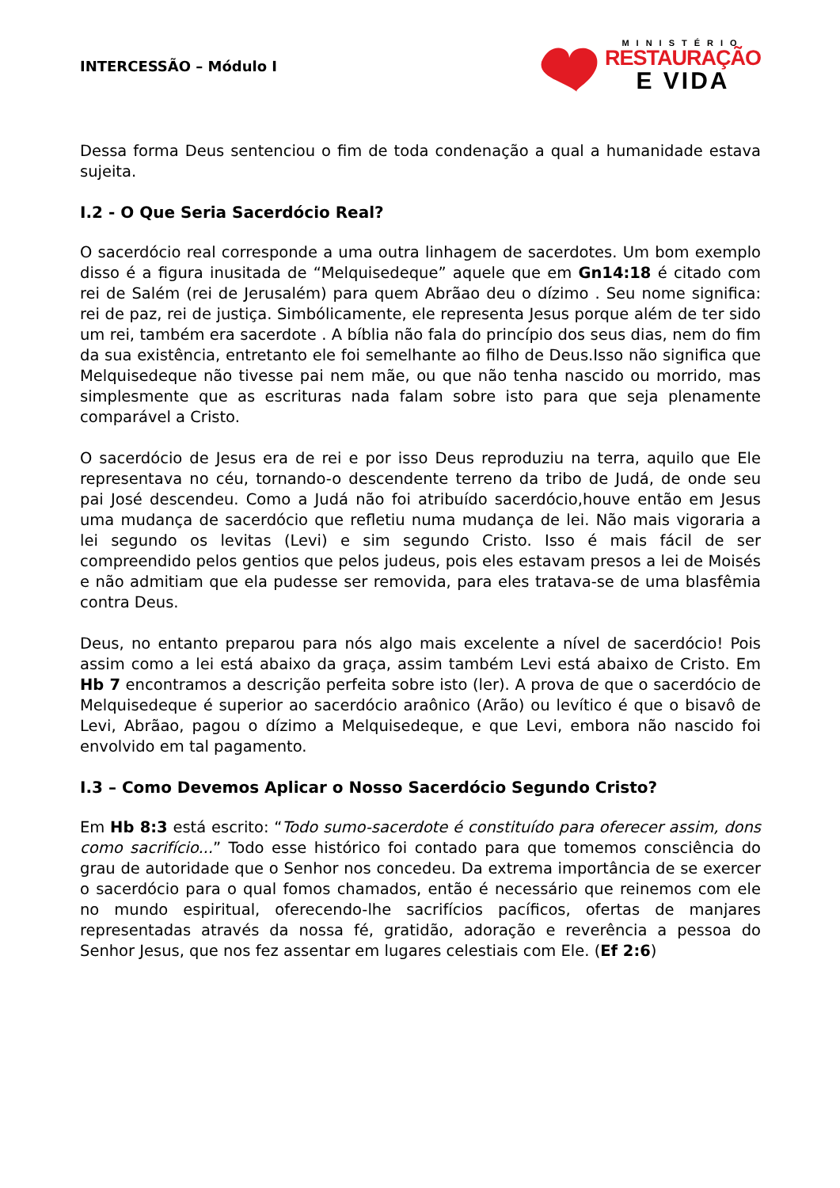INTERCESSÃO – Módulo I
MINISTÉRIO
RESTAURAÇÃO
E VIDA
Dessa forma Deus sentenciou o fim de toda condenação a qual a humanidade estava sujeita.
I.2 - O Que Seria Sacerdócio Real?
O sacerdócio real corresponde a uma outra linhagem de sacerdotes. Um bom exemplo disso é a figura inusitada de “Melquisedeque” aquele que em Gn14:18 é citado com rei de Salém (rei de Jerusalém) para quem Abrãao deu o dízimo . Seu nome significa: rei de paz, rei de justiça. Simbólicamente, ele representa Jesus porque além de ter sido um rei, também era sacerdote . A bíblia não fala do princípio dos seus dias, nem do fim da sua existência, entretanto ele foi semelhante ao filho de Deus.Isso não significa que Melquisedeque não tivesse pai nem mãe, ou que não tenha nascido ou morrido, mas simplesmente que as escrituras nada falam sobre isto para que seja plenamente comparável a Cristo.
O sacerdócio de Jesus era de rei e por isso Deus reproduziu na terra, aquilo que Ele representava no céu, tornando-o descendente terreno da tribo de Judá, de onde seu pai José descendeu. Como a Judá não foi atribuído sacerdócio,houve então em Jesus uma mudança de sacerdócio que refletiu numa mudança de lei. Não mais vigoraria a lei segundo os levitas (Levi) e sim segundo Cristo. Isso é mais fácil de ser compreendido pelos gentios que pelos judeus, pois eles estavam presos a lei de Moisés e não admitiam que ela pudesse ser removida, para eles tratava-se de uma blasfêmia contra Deus.
Deus, no entanto preparou para nós algo mais excelente a nível de sacerdócio! Pois assim como a lei está abaixo da graça, assim também Levi está abaixo de Cristo. Em Hb 7 encontramos a descrição perfeita sobre isto (ler). A prova de que o sacerdócio de Melquisedeque é superior ao sacerdócio araônico (Arão) ou levítico é que o bisavô de Levi, Abrãao, pagou o dízimo a Melquisedeque, e que Levi, embora não nascido foi envolvido em tal pagamento.
I.3 – Como Devemos Aplicar o Nosso Sacerdócio Segundo Cristo?
Em Hb 8:3 está escrito: “Todo sumo-sacerdote é constituído para oferecer assim, dons como sacrifício...” Todo esse histórico foi contado para que tomemos consciência do grau de autoridade que o Senhor nos concedeu. Da extrema importância de se exercer o sacerdócio para o qual fomos chamados, então é necessário que reinemos com ele no mundo espiritual, oferecendo-lhe sacrifícios pacíficos, ofertas de manjares representadas através da nossa fé, gratidão, adoração e reverência a pessoa do Senhor Jesus, que nos fez assentar em lugares celestiais com Ele. (Ef 2:6)